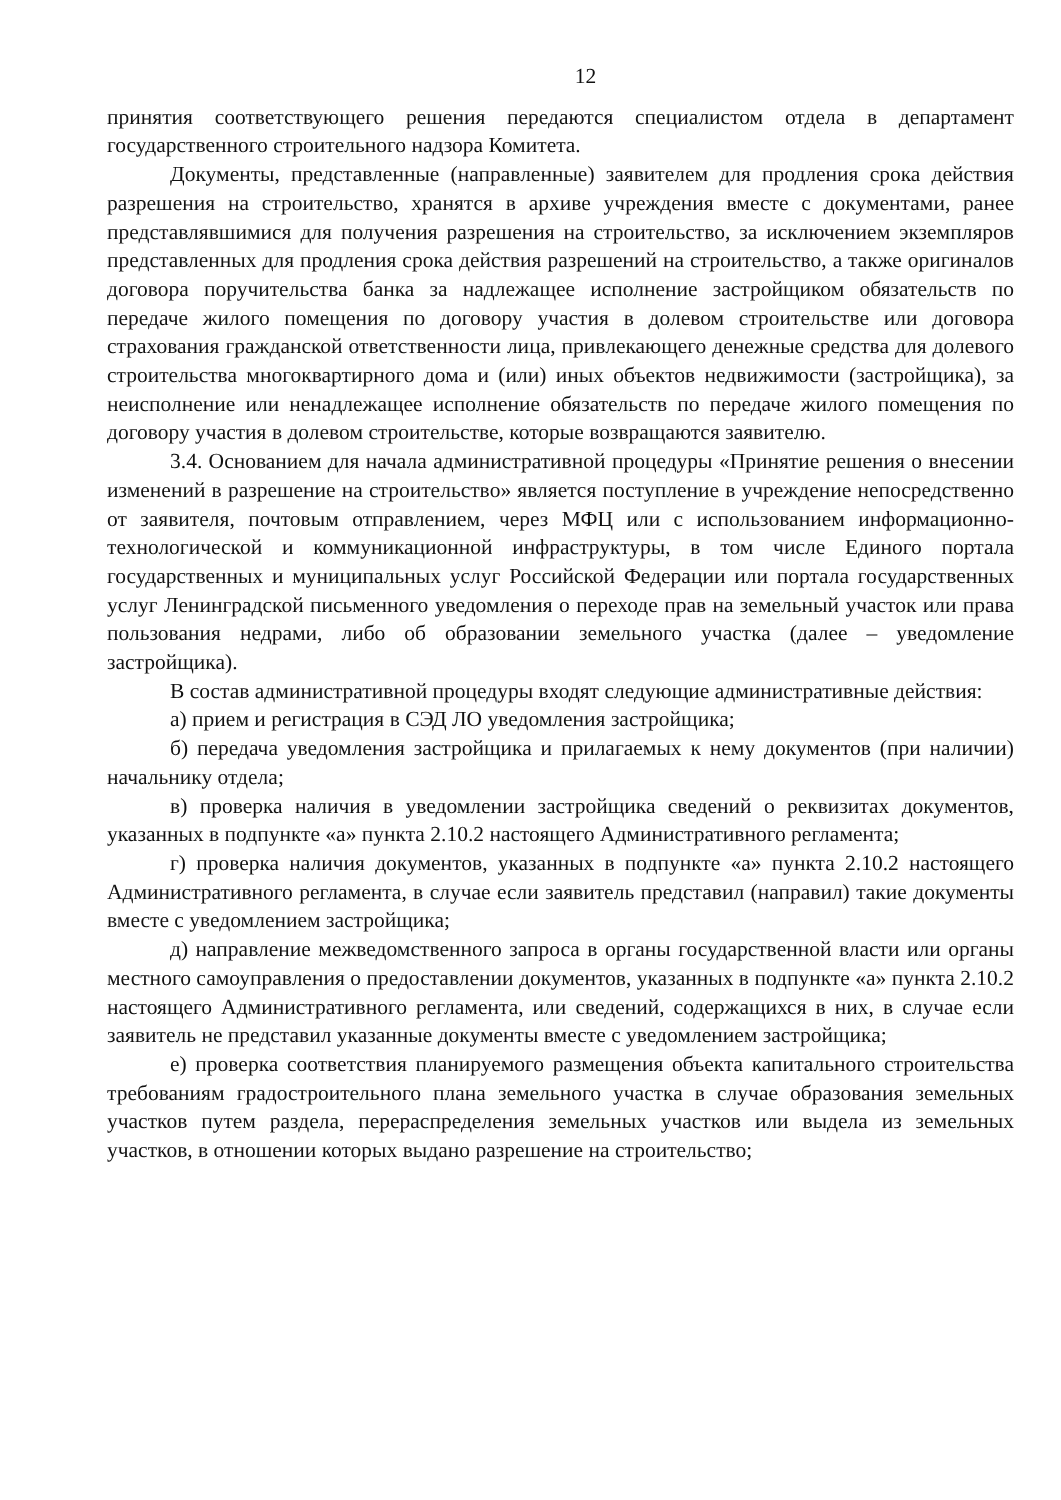12
принятия соответствующего решения передаются специалистом отдела в департамент государственного строительного надзора Комитета.
Документы, представленные (направленные) заявителем для продления срока действия разрешения на строительство, хранятся в архиве учреждения вместе с документами, ранее представлявшимися для получения разрешения на строительство, за исключением экземпляров представленных для продления срока действия разрешений на строительство, а также оригиналов договора поручительства банка за надлежащее исполнение застройщиком обязательств по передаче жилого помещения по договору участия в долевом строительстве или договора страхования гражданской ответственности лица, привлекающего денежные средства для долевого строительства многоквартирного дома и (или) иных объектов недвижимости (застройщика), за неисполнение или ненадлежащее исполнение обязательств по передаче жилого помещения по договору участия в долевом строительстве, которые возвращаются заявителю.
3.4. Основанием для начала административной процедуры «Принятие решения о внесении изменений в разрешение на строительство» является поступление в учреждение непосредственно от заявителя, почтовым отправлением, через МФЦ или с использованием информационно-технологической и коммуникационной инфраструктуры, в том числе Единого портала государственных и муниципальных услуг Российской Федерации или портала государственных услуг Ленинградской письменного уведомления о переходе прав на земельный участок или права пользования недрами, либо об образовании земельного участка (далее – уведомление застройщика).
В состав административной процедуры входят следующие административные действия:
а) прием и регистрация в СЭД ЛО уведомления застройщика;
б) передача уведомления застройщика и прилагаемых к нему документов (при наличии) начальнику отдела;
в) проверка наличия в уведомлении застройщика сведений о реквизитах документов, указанных в подпункте «а» пункта 2.10.2 настоящего Административного регламента;
г) проверка наличия документов, указанных в подпункте «а» пункта 2.10.2 настоящего Административного регламента, в случае если заявитель представил (направил) такие документы вместе с уведомлением застройщика;
д) направление межведомственного запроса в органы государственной власти или органы местного самоуправления о предоставлении документов, указанных в подпункте «а» пункта 2.10.2 настоящего Административного регламента, или сведений, содержащихся в них, в случае если заявитель не представил указанные документы вместе с уведомлением застройщика;
е) проверка соответствия планируемого размещения объекта капитального строительства требованиям градостроительного плана земельного участка в случае образования земельных участков путем раздела, перераспределения земельных участков или выдела из земельных участков, в отношении которых выдано разрешение на строительство;